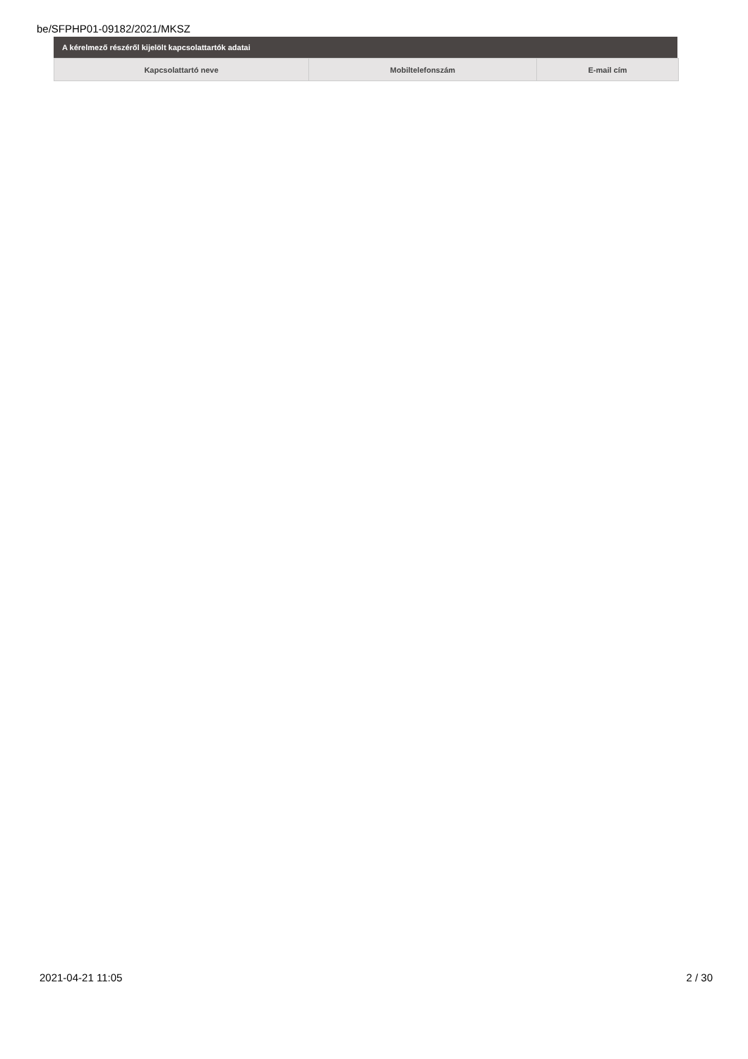be/SFPHP01-09182/2021/MKSZ
A kérelmező részéről kijelölt kapcsolattartók adatai
| Kapcsolattartó neve | Mobiltelefonszám | E-mail cím |
| --- | --- | --- |
2021-04-21 11:05 2 / 30